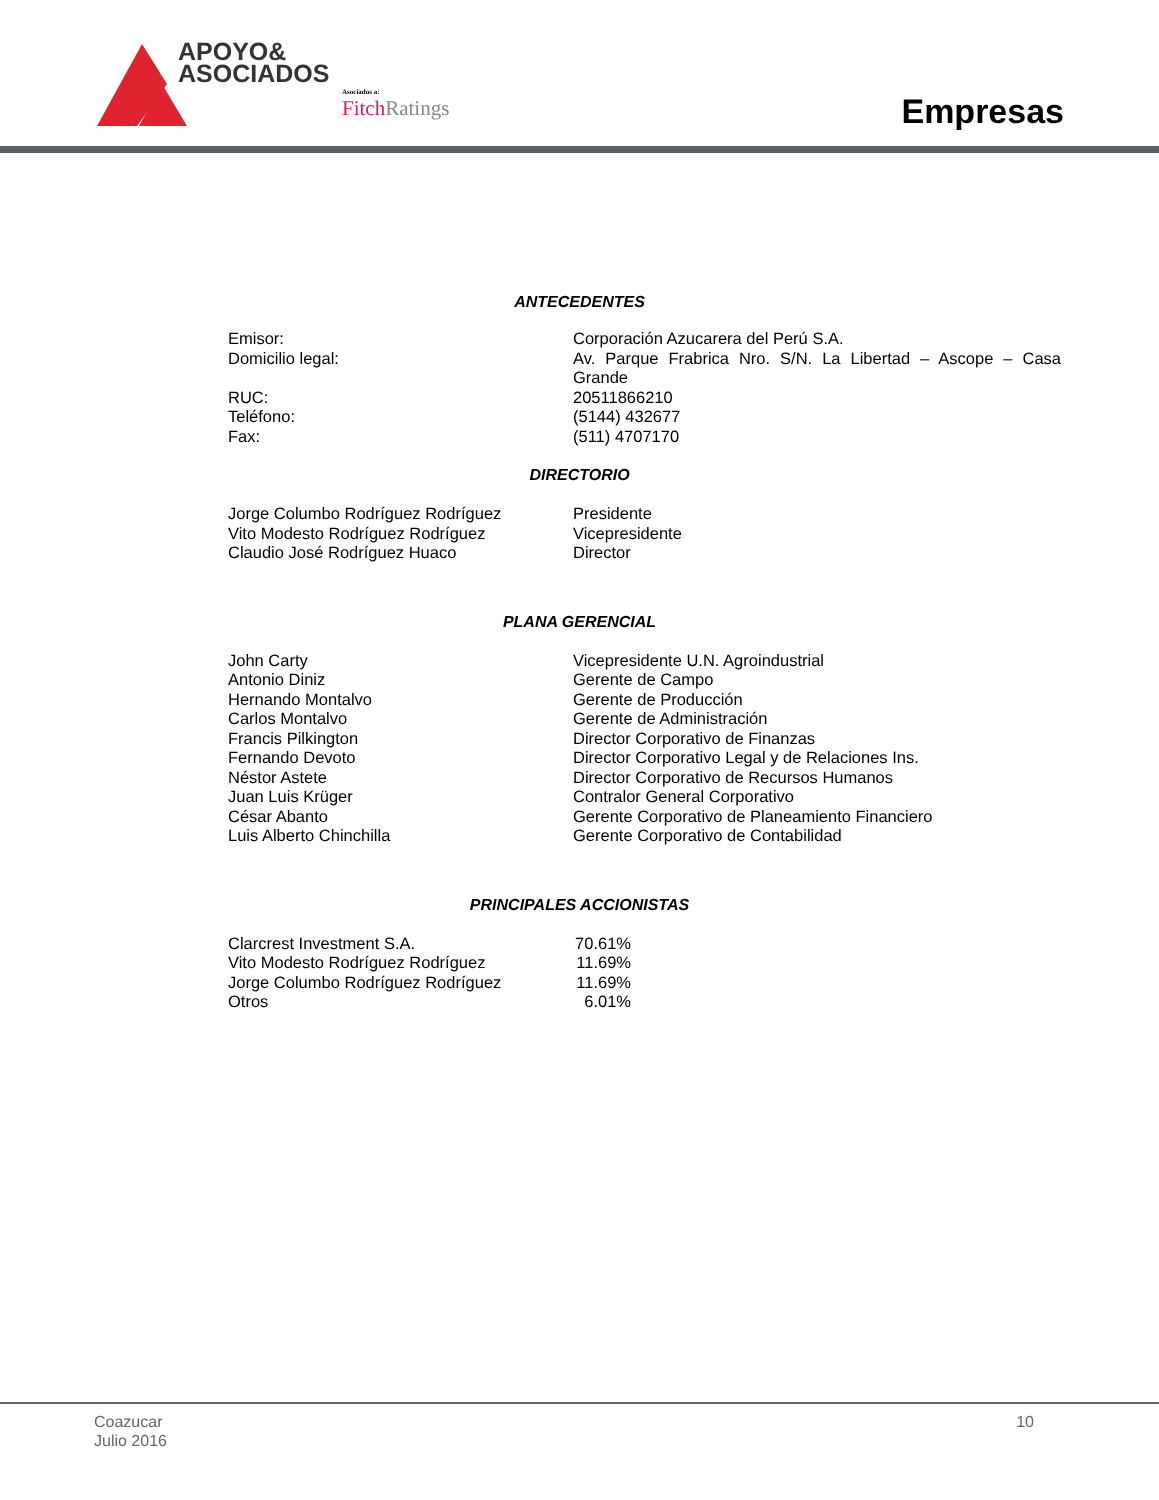APOYO&
ASOCIADOS
Asociados a:
Fitch Ratings
Empresas
ANTECEDENTES
| Emisor: | Corporación Azucarera del Perú S.A. |
| Domicilio legal: | Av. Parque Frabrica Nro. S/N. La Libertad – Ascope – Casa Grande |
| RUC: | 20511866210 |
| Teléfono: | (5144) 432677 |
| Fax: | (511) 4707170 |
DIRECTORIO
| Jorge Columbo Rodríguez Rodríguez | Presidente |
| Vito Modesto Rodríguez Rodríguez | Vicepresidente |
| Claudio José Rodríguez Huaco | Director |
PLANA GERENCIAL
| John Carty | Vicepresidente U.N. Agroindustrial |
| Antonio Diniz | Gerente de Campo |
| Hernando Montalvo | Gerente de Producción |
| Carlos Montalvo | Gerente de Administración |
| Francis Pilkington | Director Corporativo de Finanzas |
| Fernando Devoto | Director Corporativo Legal y de Relaciones Ins. |
| Néstor Astete | Director Corporativo de Recursos Humanos |
| Juan Luis Krüger | Contralor General Corporativo |
| César Abanto | Gerente Corporativo de Planeamiento Financiero |
| Luis Alberto Chinchilla | Gerente Corporativo de Contabilidad |
PRINCIPALES ACCIONISTAS
| Clarcrest Investment S.A. | 70.61% |
| Vito Modesto Rodríguez Rodríguez | 11.69% |
| Jorge Columbo Rodríguez Rodríguez | 11.69% |
| Otros | 6.01% |
Coazucar
Julio 2016
10